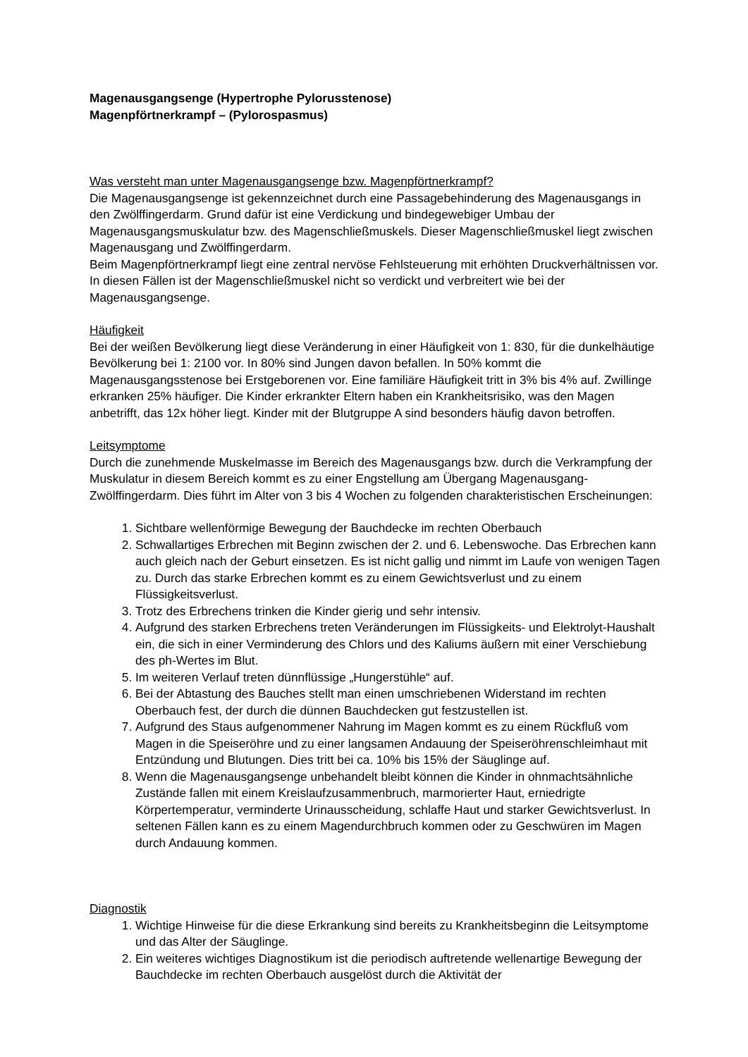Magenausgangsenge (Hypertrophe Pylorusstenose)
Magenpförtnerkrampf – (Pylorospasmus)
Was versteht man unter Magenausgangsenge bzw. Magenpförtnerkrampf?
Die Magenausgangsenge ist gekennzeichnet durch eine Passagebehinderung des Magenausgangs in den Zwölffingerdarm. Grund dafür ist eine Verdickung und bindegewebiger Umbau der Magenausgangsmuskulatur bzw. des Magenschließmuskels. Dieser Magenschließmuskel liegt zwischen Magenausgang und Zwölffingerdarm.
Beim Magenpförtnerkrampf liegt eine zentral nervöse Fehlsteuerung mit erhöhten Druckverhältnissen vor. In diesen Fällen ist der Magenschließmuskel nicht so verdickt und verbreitert wie bei der Magenausgangsenge.
Häufigkeit
Bei der weißen Bevölkerung liegt diese Veränderung in einer Häufigkeit von 1: 830, für die dunkelhäutige Bevölkerung bei 1: 2100 vor. In 80% sind Jungen davon befallen. In 50% kommt die Magenausgangsstenose bei Erstgeborenen vor. Eine familiäre Häufigkeit tritt in 3% bis 4% auf. Zwillinge erkranken 25% häufiger. Die Kinder erkrankter Eltern haben ein Krankheitsrisiko, was den Magen anbetrifft, das 12x höher liegt. Kinder mit der Blutgruppe A sind besonders häufig davon betroffen.
Leitsymptome
Durch die zunehmende Muskelmasse im Bereich des Magenausgangs bzw. durch die Verkrampfung der Muskulatur in diesem Bereich kommt es zu einer Engstellung am Übergang Magenausgang-Zwölffingerdarm. Dies führt im Alter von 3 bis 4 Wochen zu folgenden charakteristischen Erscheinungen:
1. Sichtbare wellenförmige Bewegung der Bauchdecke im rechten Oberbauch
2. Schwallartiges Erbrechen mit Beginn zwischen der 2. und 6. Lebenswoche. Das Erbrechen kann auch gleich nach der Geburt einsetzen. Es ist nicht gallig und nimmt im Laufe von wenigen Tagen zu. Durch das starke Erbrechen kommt es zu einem Gewichtsverlust und zu einem Flüssigkeitsverlust.
3. Trotz des Erbrechens trinken die Kinder gierig und sehr intensiv.
4. Aufgrund des starken Erbrechens treten Veränderungen im Flüssigkeits- und Elektrolyt-Haushalt ein, die sich in einer Verminderung des Chlors und des Kaliums äußern mit einer Verschiebung des ph-Wertes im Blut.
5. Im weiteren Verlauf treten dünnflüssige „Hungerstühle“ auf.
6. Bei der Abtastung des Bauches stellt man einen umschriebenen Widerstand im rechten Oberbauch fest, der durch die dünnen Bauchdecken gut festzustellen ist.
7. Aufgrund des Staus aufgenommener Nahrung im Magen kommt es zu einem Rückfluß vom Magen in die Speiseröhre und zu einer langsamen Andauung der Speiseröhrenschleimhaut mit Entzündung und Blutungen. Dies tritt bei ca. 10% bis 15% der Säuglinge auf.
8. Wenn die Magenausgangsenge unbehandelt bleibt können die Kinder in ohnmachtsähnliche Zustände fallen mit einem Kreislaufzusammenbruch, marmorierter Haut, erniedrigte Körpertemperatur, verminderte Urinausscheidung, schlaffe Haut und starker Gewichtsverlust. In seltenen Fällen kann es zu einem Magendurchbruch kommen oder zu Geschwüren im Magen durch Andauung kommen.
Diagnostik
1. Wichtige Hinweise für die diese Erkrankung sind bereits zu Krankheitsbeginn die Leitsymptome und das Alter der Säuglinge.
2. Ein weiteres wichtiges Diagnostikum ist die periodisch auftretende wellenartige Bewegung der Bauchdecke im rechten Oberbauch ausgelöst durch die Aktivität der